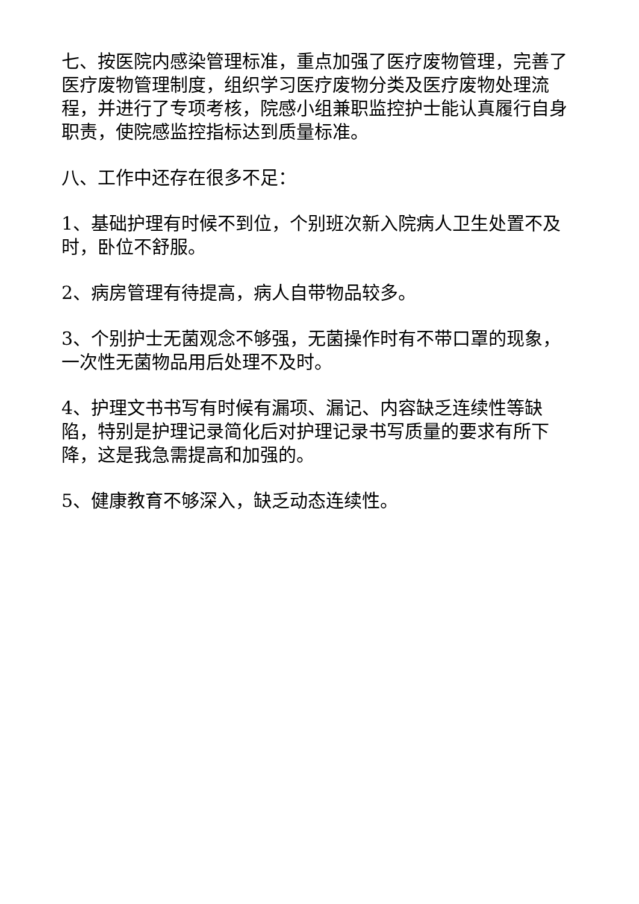七、按医院内感染管理标准，重点加强了医疗废物管理，完善了医疗废物管理制度，组织学习医疗废物分类及医疗废物处理流程，并进行了专项考核，院感小组兼职监控护士能认真履行自身职责，使院感监控指标达到质量标准。
八、工作中还存在很多不足：
1、基础护理有时候不到位，个别班次新入院病人卫生处置不及时，卧位不舒服。
2、病房管理有待提高，病人自带物品较多。
3、个别护士无菌观念不够强，无菌操作时有不带口罩的现象，一次性无菌物品用后处理不及时。
4、护理文书书写有时候有漏项、漏记、内容缺乏连续性等缺陷，特别是护理记录简化后对护理记录书写质量的要求有所下降，这是我急需提高和加强的。
5、健康教育不够深入，缺乏动态连续性。